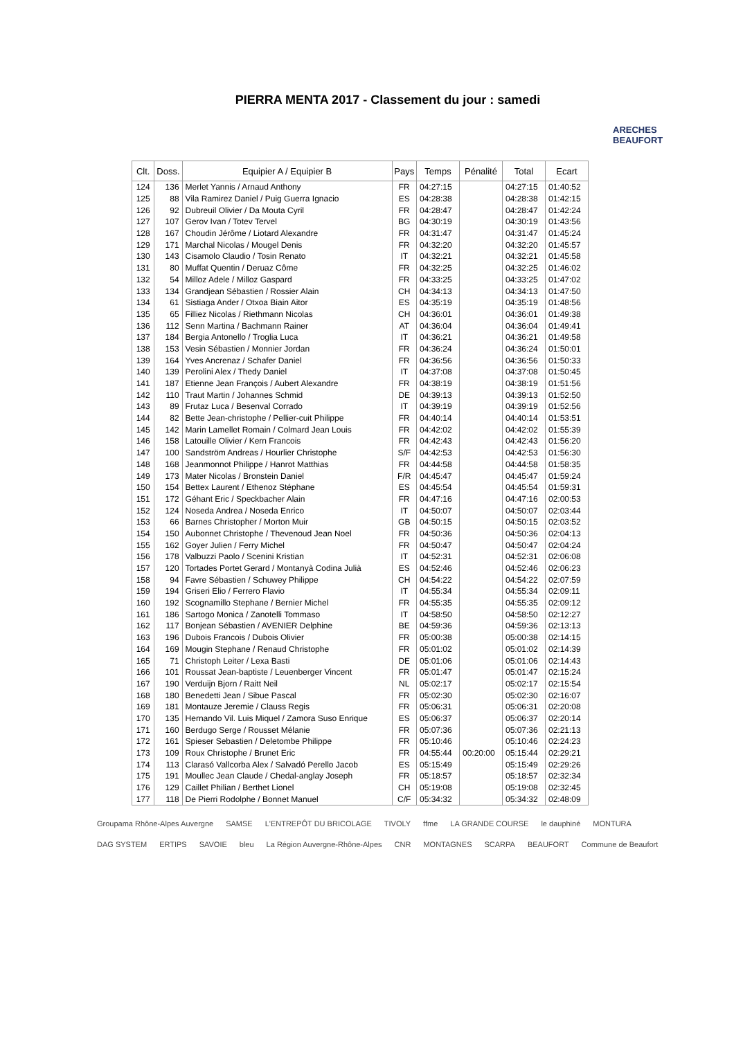PIERRA MENTA 2017 - Classement du jour : samedi
ARECHES BEAUFORT
| Clt. | Doss. | Equipier A / Equipier B | Pays | Temps | Pénalité | Total | Ecart |
| --- | --- | --- | --- | --- | --- | --- | --- |
| 124 | 136 | Merlet Yannis / Arnaud Anthony | FR | 04:27:15 | | 04:27:15 | 01:40:52 |
| 125 | 88 | Vila Ramirez Daniel / Puig Guerra Ignacio | ES | 04:28:38 | | 04:28:38 | 01:42:15 |
| 126 | 92 | Dubreuil Olivier / Da Mouta Cyril | FR | 04:28:47 | | 04:28:47 | 01:42:24 |
| 127 | 107 | Gerov Ivan / Totev Tervel | BG | 04:30:19 | | 04:30:19 | 01:43:56 |
| 128 | 167 | Choudin Jérôme / Liotard Alexandre | FR | 04:31:47 | | 04:31:47 | 01:45:24 |
| 129 | 171 | Marchal Nicolas / Mougel Denis | FR | 04:32:20 | | 04:32:20 | 01:45:57 |
| 130 | 143 | Cisamolo Claudio / Tosin Renato | IT | 04:32:21 | | 04:32:21 | 01:45:58 |
| 131 | 80 | Muffat Quentin / Deruaz Côme | FR | 04:32:25 | | 04:32:25 | 01:46:02 |
| 132 | 54 | Milloz Adele / Milloz Gaspard | FR | 04:33:25 | | 04:33:25 | 01:47:02 |
| 133 | 134 | Grandjean Sébastien / Rossier Alain | CH | 04:34:13 | | 04:34:13 | 01:47:50 |
| 134 | 61 | Sistiaga Ander / Otxoa Biain Aitor | ES | 04:35:19 | | 04:35:19 | 01:48:56 |
| 135 | 65 | Filliez Nicolas / Riethmann Nicolas | CH | 04:36:01 | | 04:36:01 | 01:49:38 |
| 136 | 112 | Senn Martina / Bachmann Rainer | AT | 04:36:04 | | 04:36:04 | 01:49:41 |
| 137 | 184 | Bergia Antonello / Troglia Luca | IT | 04:36:21 | | 04:36:21 | 01:49:58 |
| 138 | 153 | Vesin Sébastien / Monnier Jordan | FR | 04:36:24 | | 04:36:24 | 01:50:01 |
| 139 | 164 | Yves Ancrenaz / Schafer Daniel | FR | 04:36:56 | | 04:36:56 | 01:50:33 |
| 140 | 139 | Perolini Alex / Thedy Daniel | IT | 04:37:08 | | 04:37:08 | 01:50:45 |
| 141 | 187 | Etienne Jean François / Aubert Alexandre | FR | 04:38:19 | | 04:38:19 | 01:51:56 |
| 142 | 110 | Traut Martin / Johannes Schmid | DE | 04:39:13 | | 04:39:13 | 01:52:50 |
| 143 | 89 | Frutaz Luca / Besenval Corrado | IT | 04:39:19 | | 04:39:19 | 01:52:56 |
| 144 | 82 | Bette Jean-christophe / Pellier-cuit Philippe | FR | 04:40:14 | | 04:40:14 | 01:53:51 |
| 145 | 142 | Marin Lamellet Romain / Colmard Jean Louis | FR | 04:42:02 | | 04:42:02 | 01:55:39 |
| 146 | 158 | Latouille Olivier / Kern Francois | FR | 04:42:43 | | 04:42:43 | 01:56:20 |
| 147 | 100 | Sandström Andreas / Hourlier Christophe | S/F | 04:42:53 | | 04:42:53 | 01:56:30 |
| 148 | 168 | Jeanmonnot Philippe / Hanrot Matthias | FR | 04:44:58 | | 04:44:58 | 01:58:35 |
| 149 | 173 | Mater Nicolas / Bronstein Daniel | F/R | 04:45:47 | | 04:45:47 | 01:59:24 |
| 150 | 154 | Bettex Laurent / Ethenoz Stéphane | ES | 04:45:54 | | 04:45:54 | 01:59:31 |
| 151 | 172 | Géhant Eric / Speckbacher Alain | FR | 04:47:16 | | 04:47:16 | 02:00:53 |
| 152 | 124 | Noseda Andrea / Noseda Enrico | IT | 04:50:07 | | 04:50:07 | 02:03:44 |
| 153 | 66 | Barnes Christopher / Morton Muir | GB | 04:50:15 | | 04:50:15 | 02:03:52 |
| 154 | 150 | Aubonnet Christophe / Thevenoud Jean Noel | FR | 04:50:36 | | 04:50:36 | 02:04:13 |
| 155 | 162 | Goyer Julien / Ferry Michel | FR | 04:50:47 | | 04:50:47 | 02:04:24 |
| 156 | 178 | Valbuzzi Paolo / Scenini Kristian | IT | 04:52:31 | | 04:52:31 | 02:06:08 |
| 157 | 120 | Tortades Portet Gerard / Montanyà Codina Julià | ES | 04:52:46 | | 04:52:46 | 02:06:23 |
| 158 | 94 | Favre Sébastien / Schuwey Philippe | CH | 04:54:22 | | 04:54:22 | 02:07:59 |
| 159 | 194 | Griseri Elio / Ferrero Flavio | IT | 04:55:34 | | 04:55:34 | 02:09:11 |
| 160 | 192 | Scognamillo Stephane / Bernier Michel | FR | 04:55:35 | | 04:55:35 | 02:09:12 |
| 161 | 186 | Sartogo Monica / Zanotelli Tommaso | IT | 04:58:50 | | 04:58:50 | 02:12:27 |
| 162 | 117 | Bonjean Sébastien / AVENIER Delphine | BE | 04:59:36 | | 04:59:36 | 02:13:13 |
| 163 | 196 | Dubois Francois / Dubois Olivier | FR | 05:00:38 | | 05:00:38 | 02:14:15 |
| 164 | 169 | Mougin Stephane / Renaud Christophe | FR | 05:01:02 | | 05:01:02 | 02:14:39 |
| 165 | 71 | Christoph Leiter / Lexa Basti | DE | 05:01:06 | | 05:01:06 | 02:14:43 |
| 166 | 101 | Roussat Jean-baptiste / Leuenberger Vincent | FR | 05:01:47 | | 05:01:47 | 02:15:24 |
| 167 | 190 | Verduijn Bjorn / Raitt Neil | NL | 05:02:17 | | 05:02:17 | 02:15:54 |
| 168 | 180 | Benedetti Jean / Sibue Pascal | FR | 05:02:30 | | 05:02:30 | 02:16:07 |
| 169 | 181 | Montauze Jeremie / Clauss Regis | FR | 05:06:31 | | 05:06:31 | 02:20:08 |
| 170 | 135 | Hernando Vil. Luis Miquel / Zamora Suso Enrique | ES | 05:06:37 | | 05:06:37 | 02:20:14 |
| 171 | 160 | Berdugo Serge / Rousset Mélanie | FR | 05:07:36 | | 05:07:36 | 02:21:13 |
| 172 | 161 | Spieser Sebastien / Deletombe Philippe | FR | 05:10:46 | | 05:10:46 | 02:24:23 |
| 173 | 109 | Roux Christophe / Brunet Eric | FR | 04:55:44 | 00:20:00 | 05:15:44 | 02:29:21 |
| 174 | 113 | Clarasó Vallcorba Alex / Salvadó Perello Jacob | ES | 05:15:49 | | 05:15:49 | 02:29:26 |
| 175 | 191 | Moullec Jean Claude / Chedal-anglay Joseph | FR | 05:18:57 | | 05:18:57 | 02:32:34 |
| 176 | 129 | Caillet Philian / Berthet Lionel | CH | 05:19:08 | | 05:19:08 | 02:32:45 |
| 177 | 118 | De Pierri Rodolphe / Bonnet Manuel | C/F | 05:34:32 | | 05:34:32 | 02:48:09 |
Groupama Rhône-Alpes Auvergne SAMSE L'ENTREPÔT DU BRICOLAGE TIVOLY ffme LA GRANDE COURSE le dauphiné MONTURA DAG SYSTEM ERTIPS SAVOIE bleu La Région Auvergne-Rhône-Alpes CNR MONTAGNES SCARPA BEAUFORT Commune de Beaufort